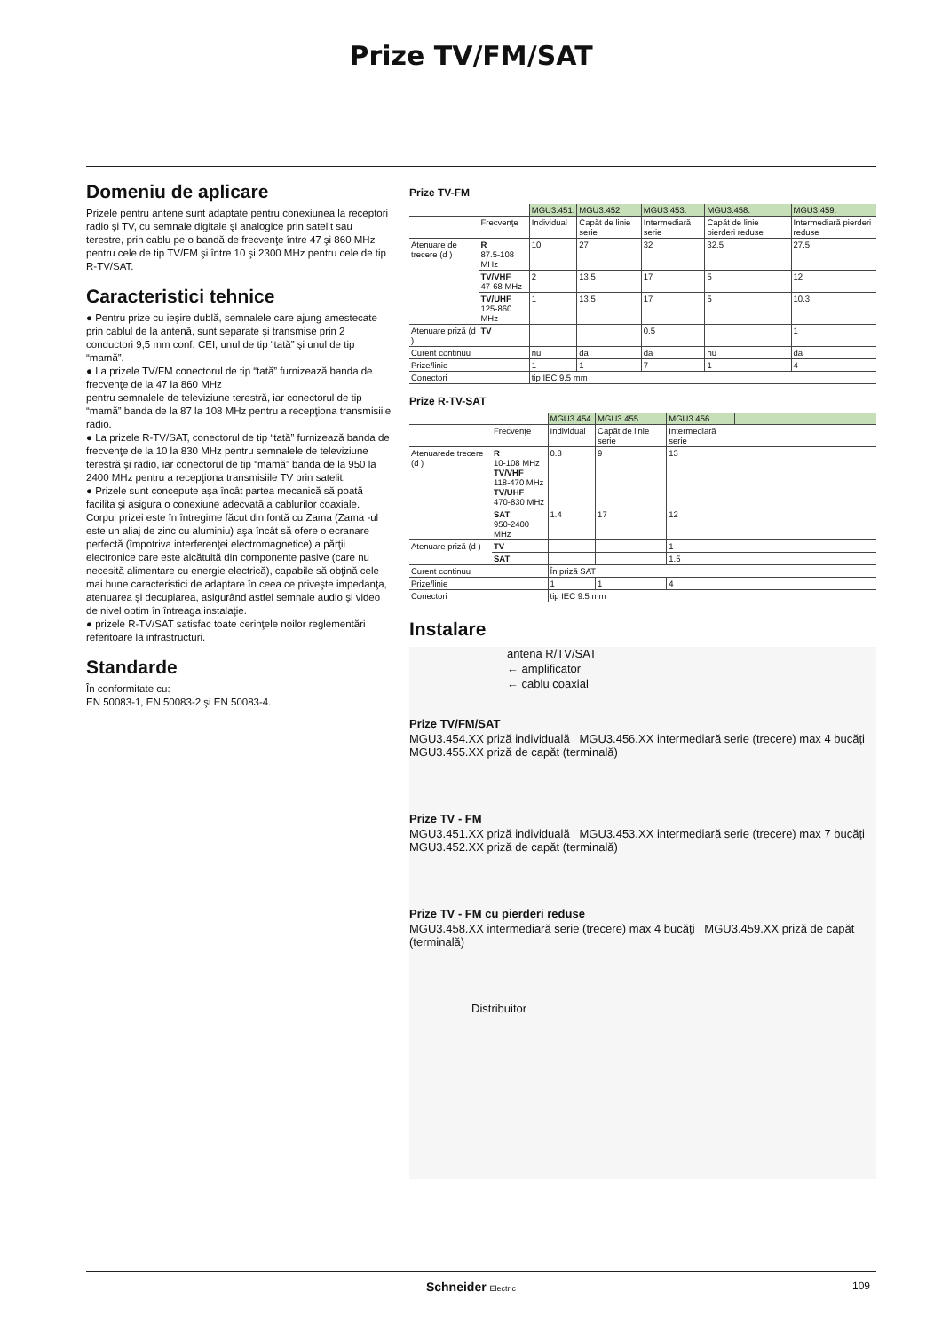Prize TV/FM/SAT
Domeniu de aplicare
Prizele pentru antene sunt adaptate pentru conexiunea la receptori radio şi TV, cu semnale digitale şi analogice prin satelit sau terestre, prin cablu pe o bandă de frecvenţe între 47 şi 860 MHz pentru cele de tip TV/FM şi între 10 şi 2300 MHz pentru cele de tip R-TV/SAT.
Caracteristici tehnice
● Pentru prize cu ieşire dublă, semnalele care ajung amestecate prin cablul de la antenă, sunt separate şi transmise prin 2 conductori 9,5 mm conf. CEI, unul de tip “tată” şi unul de tip “mamă”.
● La prizele TV/FM conectorul de tip “tată” furnizează banda de frecvenţe de la 47 la 860 MHz
pentru semnalele de televiziune terestră, iar conectorul de tip “mamă” banda de la 87 la 108 MHz pentru a recepţiona transmisiile radio.
● La prizele R-TV/SAT, conectorul de tip “tată” furnizează banda de frecvenţe de la 10 la 830 MHz pentru semnalele de televiziune terestră şi radio, iar conectorul de tip “mamă” banda de la 950 la 2400 MHz pentru a recepţiona transmisiile TV prin satelit.
● Prizele sunt concepute aşa încât partea mecanică să poată facilita şi asigura o conexiune adecvată a cablurilor coaxiale. Corpul prizei este în întregime făcut din fontă cu Zama (Zama -ul este un aliaj de zinc cu aluminiu) aşa încât să ofere o ecranare perfectă (împotriva interferenţei electromagnetice) a părţii electronice care este alcătuită din componente pasive (care nu necesită alimentare cu energie electrică), capabile să obţină cele mai bune caracteristici de adaptare în ceea ce priveşte impedanţa, atenuarea şi decuplarea, asigurând astfel semnale audio şi video de nivel optim în întreaga instalaţie.
● prizele R-TV/SAT satisfac toate cerinţele noilor reglementări referitoare la infrastructuri.
Standarde
În conformitate cu:
EN 50083-1, EN 50083-2 şi EN 50083-4.
Prize TV-FM
| | | MGU3.451. | MGU3.452. | MGU3.453. | MGU3.458. | MGU3.459. |
| --- | --- | --- | --- | --- | --- | --- |
| | Frecvenţe | Individual | Capăt de linie serie | Intermediară serie | Capăt de linie pierderi reduse | Intermediară pierderi reduse |
| Atenuare de trecere (d ) | R 87.5-108 MHz | 10 | 27 | 32 | 32.5 | 27.5 |
| | TV/VHF 47-68 MHz | 2 | 13.5 | 17 | 5 | 12 |
| | TV/UHF 125-860 MHz | 1 | 13.5 | 17 | 5 | 10.3 |
| Atenuare priză (d ) | TV | | | 0.5 | | 1 |
| Curent continuu | | nu | da | da | nu | da |
| Prize/linie | | 1 | 1 | 7 | 1 | 4 |
| Conectori | | tip IEC 9.5 mm | | | | |
Prize R-TV-SAT
| | | MGU3.454. | MGU3.455. | MGU3.456. | |
| --- | --- | --- | --- | --- | --- |
| | Frecvenţe | Individual | Capăt de linie serie | Intermediară serie | |
| Atenuarede trecere (d ) | R 10-108 MHz TV/VHF 118-470 MHz TV/UHF 470-830 MHz | 0.8 | 9 | 13 | |
| | SAT 950-2400 MHz | 1.4 | 17 | 12 | |
| Atenuare priză (d ) | TV | | | 1 | |
| | SAT | | | 1.5 | |
| Curent continuu | | În priză SAT | | | |
| Prize/linie | | 1 | 1 | 4 | |
| Conectori | | tip IEC 9.5 mm | | | |
Instalare
antena R/TV/SAT
← amplificator
← cablu coaxial
Prize TV/FM/SAT
MGU3.454.XX priză individuală MGU3.456.XX intermediară serie (trecere) max 4 bucăţi MGU3.455.XX priză de capăt (terminală)
Prize TV - FM
MGU3.451.XX priză individuală MGU3.453.XX intermediară serie (trecere) max 7 bucăţi MGU3.452.XX priză de capăt (terminală)
Prize TV - FM cu pierderi reduse
MGU3.458.XX intermediară serie (trecere) max 4 bucăţi MGU3.459.XX priză de capăt (terminală)
Distribuitor
Schneider Electric 109